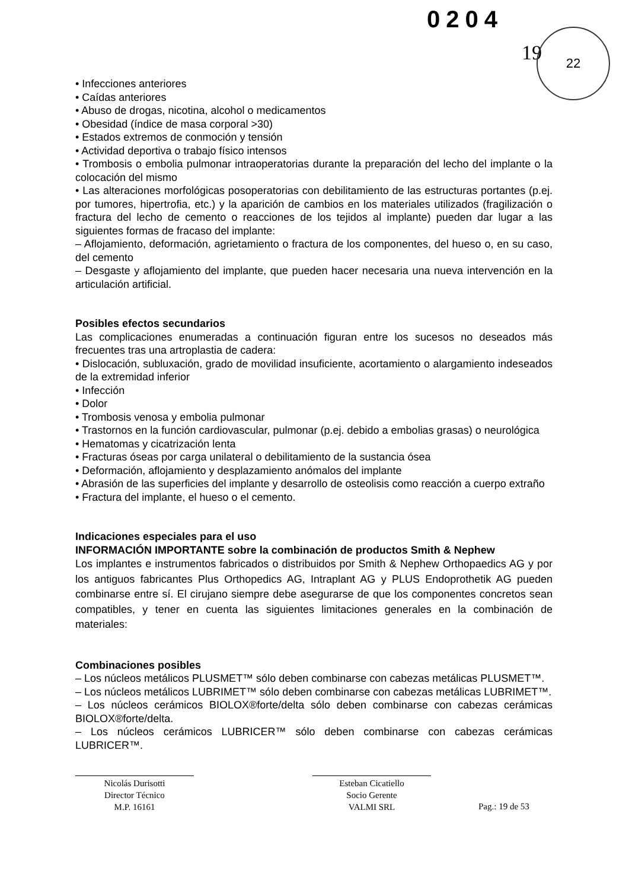0204
19
22
• Infecciones anteriores
• Caídas anteriores
• Abuso de drogas, nicotina, alcohol o medicamentos
• Obesidad (índice de masa corporal >30)
• Estados extremos de conmoción y tensión
• Actividad deportiva o trabajo físico intensos
• Trombosis o embolia pulmonar intraoperatorias durante la preparación del lecho del implante o la colocación del mismo
• Las alteraciones morfológicas posoperatorias con debilitamiento de las estructuras portantes (p.ej. por tumores, hipertrofia, etc.) y la aparición de cambios en los materiales utilizados (fragilización o fractura del lecho de cemento o reacciones de los tejidos al implante) pueden dar lugar a las siguientes formas de fracaso del implante:
– Aflojamiento, deformación, agrietamiento o fractura de los componentes, del hueso o, en su caso, del cemento
– Desgaste y aflojamiento del implante, que pueden hacer necesaria una nueva intervención en la articulación artificial.
Posibles efectos secundarios
Las complicaciones enumeradas a continuación figuran entre los sucesos no deseados más frecuentes tras una artroplastia de cadera:
• Dislocación, subluxación, grado de movilidad insuficiente, acortamiento o alargamiento indeseados de la extremidad inferior
• Infección
• Dolor
• Trombosis venosa y embolia pulmonar
• Trastornos en la función cardiovascular, pulmonar (p.ej. debido a embolias grasas) o neurológica
• Hematomas y cicatrización lenta
• Fracturas óseas por carga unilateral o debilitamiento de la sustancia ósea
• Deformación, aflojamiento y desplazamiento anómalos del implante
• Abrasión de las superficies del implante y desarrollo de osteolisis como reacción a cuerpo extraño
• Fractura del implante, el hueso o el cemento.
Indicaciones especiales para el uso
INFORMACIÓN IMPORTANTE sobre la combinación de productos Smith & Nephew
Los implantes e instrumentos fabricados o distribuidos por Smith & Nephew Orthopaedics AG y por los antiguos fabricantes Plus Orthopedics AG, Intraplant AG y PLUS Endoprothetik AG pueden combinarse entre sí. El cirujano siempre debe asegurarse de que los componentes concretos sean compatibles, y tener en cuenta las siguientes limitaciones generales en la combinación de materiales:
Combinaciones posibles
– Los núcleos metálicos PLUSMET™ sólo deben combinarse con cabezas metálicas PLUSMET™.
– Los núcleos metálicos LUBRIMET™ sólo deben combinarse con cabezas metálicas LUBRIMET™.
– Los núcleos cerámicos BIOLOX®forte/delta sólo deben combinarse con cabezas cerámicas BIOLOX®forte/delta.
– Los núcleos cerámicos LUBRICER™ sólo deben combinarse con cabezas cerámicas LUBRICER™.
Nicolás Durisotti
Director Técnico
M.P. 16161
Esteban Cicatiello
Socio Gerente
VALMI SRL
Pag.: 19 de 53